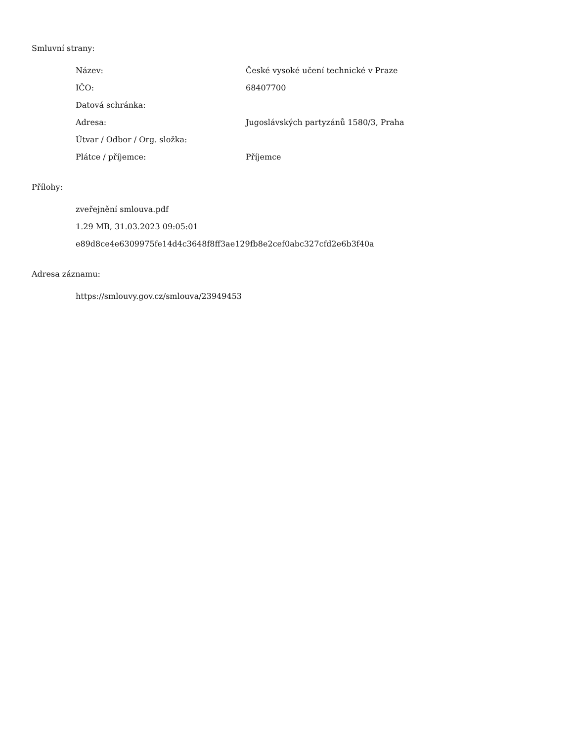Smluvní strany:
| Název: | České vysoké učení technické v Praze |
| IČO: | 68407700 |
| Datová schránka: | |
| Adresa: | Jugoslávských partyzánů 1580/3, Praha |
| Útvar / Odbor / Org. složka: | |
| Plátce / příjemce: | Příjemce |
Přílohy:
zveřejnění smlouva.pdf
1.29 MB, 31.03.2023 09:05:01
e89d8ce4e6309975fe14d4c3648f8ff3ae129fb8e2cef0abc327cfd2e6b3f40a
Adresa záznamu:
https://smlouvy.gov.cz/smlouva/23949453